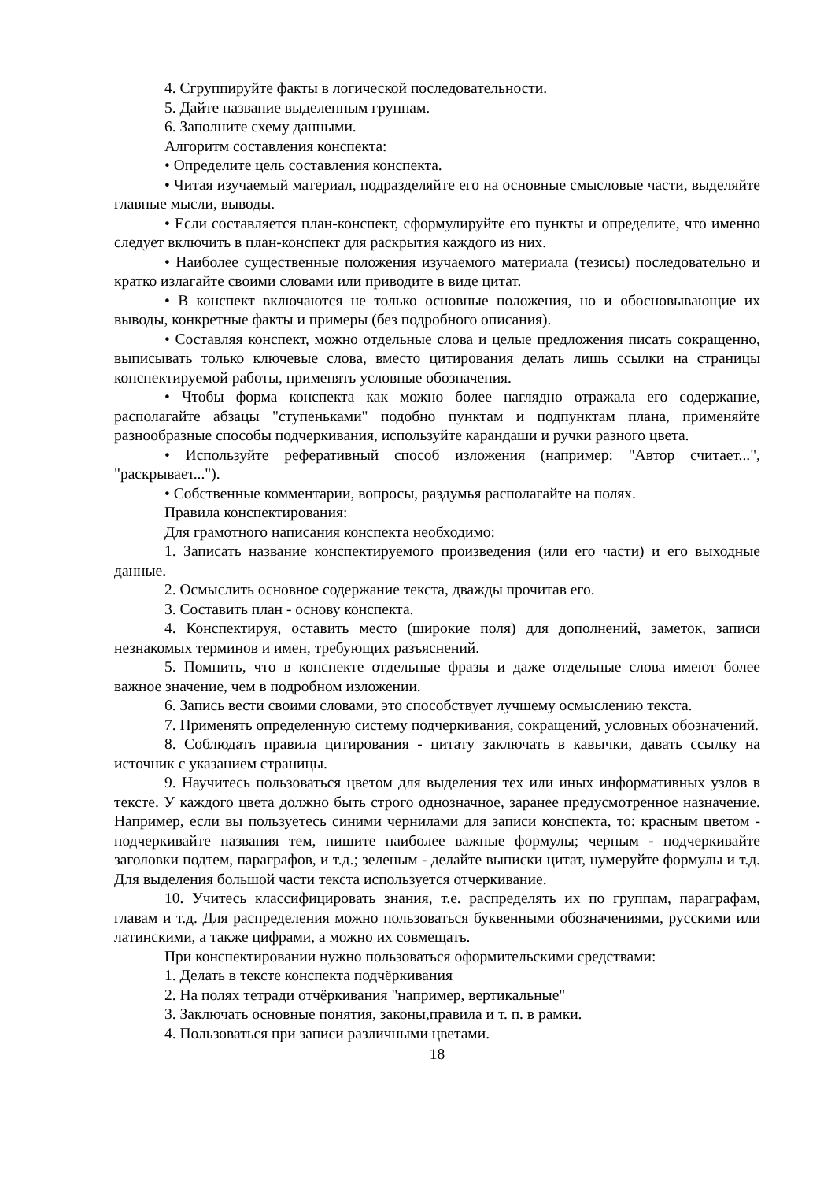4. Сгруппируйте факты в логической последовательности.
5. Дайте название выделенным группам.
6. Заполните схему данными.
Алгоритм составления конспекта:
• Определите цель составления конспекта.
• Читая изучаемый материал, подразделяйте его на основные смысловые части, выделяйте главные мысли, выводы.
• Если составляется план-конспект, сформулируйте его пункты и определите, что именно следует включить в план-конспект для раскрытия каждого из них.
• Наиболее существенные положения изучаемого материала (тезисы) последовательно и кратко излагайте своими словами или приводите в виде цитат.
• В конспект включаются не только основные положения, но и обосновывающие их выводы, конкретные факты и примеры (без подробного описания).
• Составляя конспект, можно отдельные слова и целые предложения писать сокращенно, выписывать только ключевые слова, вместо цитирования делать лишь ссылки на страницы конспектируемой работы, применять условные обозначения.
• Чтобы форма конспекта как можно более наглядно отражала его содержание, располагайте абзацы "ступеньками" подобно пунктам и подпунктам плана, применяйте разнообразные способы подчеркивания, используйте карандаши и ручки разного цвета.
• Используйте реферативный способ изложения (например: "Автор считает...", "раскрывает...").
• Собственные комментарии, вопросы, раздумья располагайте на полях.
Правила конспектирования:
Для грамотного написания конспекта необходимо:
1. Записать название конспектируемого произведения (или его части) и его выходные данные.
2. Осмыслить основное содержание текста, дважды прочитав его.
3. Составить план - основу конспекта.
4. Конспектируя, оставить место (широкие поля) для дополнений, заметок, записи незнакомых терминов и имен, требующих разъяснений.
5. Помнить, что в конспекте отдельные фразы и даже отдельные слова имеют более важное значение, чем в подробном изложении.
6. Запись вести своими словами, это способствует лучшему осмыслению текста.
7. Применять определенную систему подчеркивания, сокращений, условных обозначений.
8. Соблюдать правила цитирования - цитату заключать в кавычки, давать ссылку на источник с указанием страницы.
9. Научитесь пользоваться цветом для выделения тех или иных информативных узлов в тексте. У каждого цвета должно быть строго однозначное, заранее предусмотренное назначение. Например, если вы пользуетесь синими чернилами для записи конспекта, то: красным цветом - подчеркивайте названия тем, пишите наиболее важные формулы; черным - подчеркивайте заголовки подтем, параграфов, и т.д.; зеленым - делайте выписки цитат, нумеруйте формулы и т.д. Для выделения большой части текста используется отчеркивание.
10. Учитесь классифицировать знания, т.е. распределять их по группам, параграфам, главам и т.д. Для распределения можно пользоваться буквенными обозначениями, русскими или латинскими, а также цифрами, а можно их совмещать.
При конспектировании нужно пользоваться оформительскими средствами:
1. Делать в тексте конспекта подчёркивания
2. На полях тетради отчёркивания "например, вертикальные"
3. Заключать основные понятия, законы,правила и т. п. в рамки.
4. Пользоваться при записи различными цветами.
18